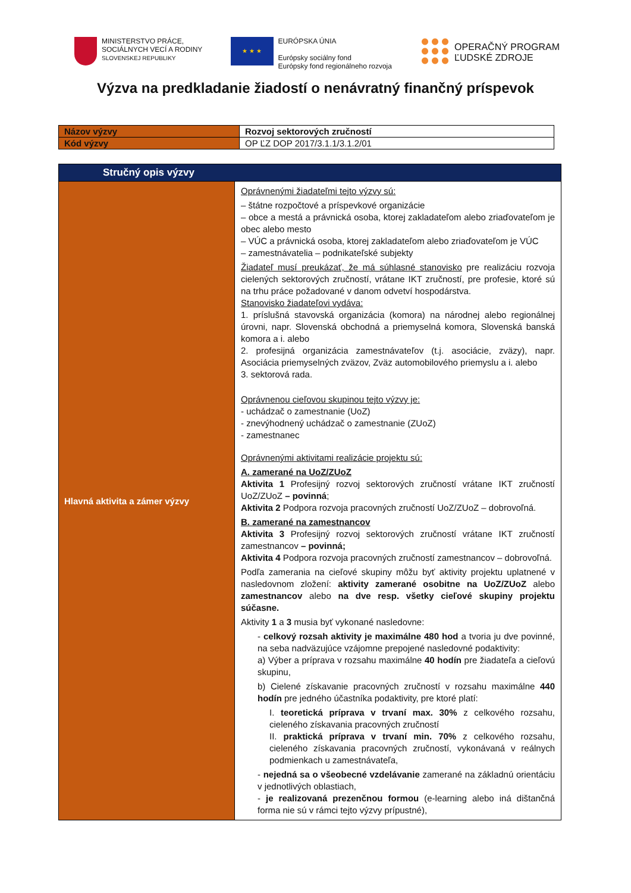MINISTERSTVO PRÁCE,
SOCIÁLNYCH VECÍ A RODINY
SLOVENSKEJ REPUBLIKY
★ ★ ★
EURÓPSKA ÚNIA
Európsky sociálny fond
Európsky fond regionálneho rozvoja
OPERAČNÝ PROGRAM
ĽUDSKÉ ZDROJE
Výzva na predkladanie žiadostí o nenávratný finančný príspevok
| Názov výzvy | Rozvoj sektorových zručností |
| Kód výzvy | OP ĽZ DOP 2017/3.1.1/3.1.2/01 |
| Stručný opis výzvy | |
| Hlavná aktivita a zámer výzvy | Oprávnenými žiadateľmi tejto výzvy sú: – štátne rozpočtové a príspevkové organizácie – obce a mestá a právnická osoba, ktorej zakladateľom alebo zriaďovateľom je obec alebo mesto – VÚC a právnická osoba, ktorej zakladateľom alebo zriaďovateľom je VÚC – zamestnávatelia – podnikateľské subjekty Žiadateľ musí preukázať, že má súhlasné stanovisko pre realizáciu rozvoja cielených sektorových zručností, vrátane IKT zručností, pre profesie, ktoré sú na trhu práce požadované v danom odvetví hospodárstva. Stanovisko žiadateľovi vydáva: 1. príslušná stavovská organizácia (komora) na národnej alebo regionálnej úrovni, napr. Slovenská obchodná a priemyselná komora, Slovenská banská komora a i. alebo 2. profesijná organizácia zamestnávateľov (t.j. asociácie, zväzy), napr. Asociácia priemyselných zväzov, Zväz automobilového priemyslu a i. alebo 3. sektorová rada. Oprávnenou cieľovou skupinou tejto výzvy je: - uchádzač o zamestnanie (UoZ) - znevýhodnený uchádzač o zamestnanie (ZUoZ) - zamestnanec Oprávnenými aktivitami realizácie projektu sú: A. zamerané na UoZ/ZUoZ Aktivita 1 Profesijný rozvoj sektorových zručností vrátane IKT zručností UoZ/ZUoZ – povinná ; Aktivita 2 Podpora rozvoja pracovných zručností UoZ/ZUoZ – dobrovoľná. B. zamerané na zamestnancov Aktivita 3 Profesijný rozvoj sektorových zručností vrátane IKT zručností zamestnancov – povinná; Aktivita 4 Podpora rozvoja pracovných zručností zamestnancov – dobrovoľná. Podľa zamerania na cieľové skupiny môžu byť aktivity projektu uplatnené v nasledovnom zložení: aktivity zamerané osobitne na UoZ/ZUoZ alebo zamestnancov alebo na dve resp. všetky cieľové skupiny projektu súčasne. Aktivity 1 a 3 musia byť vykonané nasledovne: - celkový rozsah aktivity je maximálne 480 hod a tvoria ju dve povinné, na seba nadväzujúce vzájomne prepojené nasledovné podaktivity: a) Výber a príprava v rozsahu maximálne 40 hodín pre žiadateľa a cieľovú skupinu, b) Cielené získavanie pracovných zručností v rozsahu maximálne 440 hodín pre jedného účastníka podaktivity, pre ktoré platí: I. teoretická príprava v trvaní max. 30% z celkového rozsahu, cieleného získavania pracovných zručností II. praktická príprava v trvaní min. 70% z celkového rozsahu, cieleného získavania pracovných zručností, vykonávaná v reálnych podmienkach u zamestnávateľa, - nejedná sa o všeobecné vzdelávanie zamerané na základnú orientáciu v jednotlivých oblastiach, - je realizovaná prezenčnou formou (e-learning alebo iná dištančná forma nie sú v rámci tejto výzvy prípustné), |